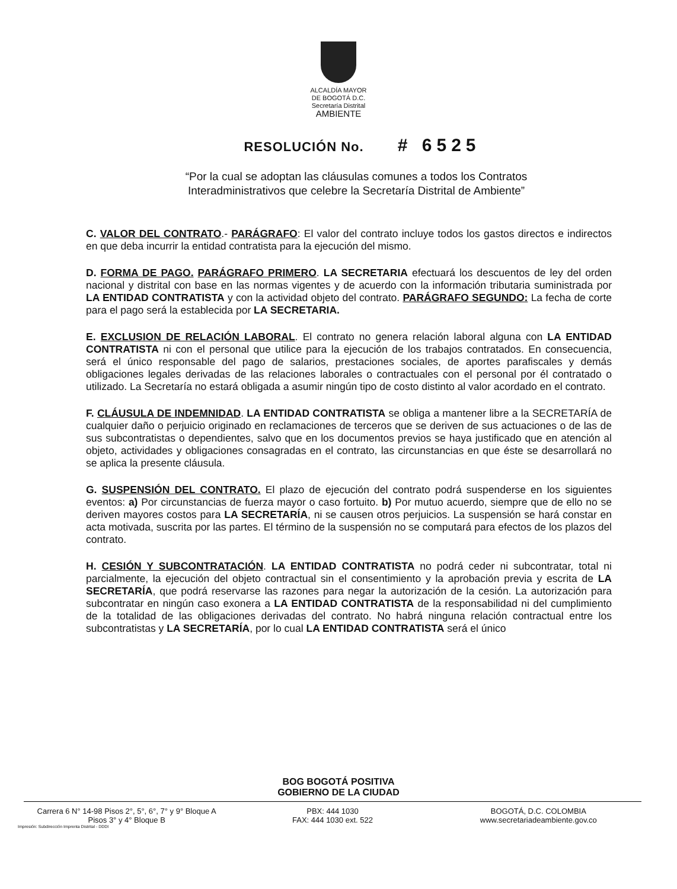ALCALDÍA MAYOR
DE BOGOTÁ D.C.
Secretaría Distrital
AMBIENTE
RESOLUCIÓN No. # 6525
“Por la cual se adoptan las cláusulas comunes a todos los Contratos
Interadministrativos que celebre la Secretaría Distrital de Ambiente”
C. VALOR DEL CONTRATO.- PARÁGRAFO: El valor del contrato incluye todos los gastos directos e indirectos en que deba incurrir la entidad contratista para la ejecución del mismo.
D. FORMA DE PAGO. PARÁGRAFO PRIMERO. LA SECRETARIA efectuará los descuentos de ley del orden nacional y distrital con base en las normas vigentes y de acuerdo con la información tributaria suministrada por LA ENTIDAD CONTRATISTA y con la actividad objeto del contrato. PARÁGRAFO SEGUNDO: La fecha de corte para el pago será la establecida por LA SECRETARIA.
E. EXCLUSION DE RELACIÓN LABORAL. El contrato no genera relación laboral alguna con LA ENTIDAD CONTRATISTA ni con el personal que utilice para la ejecución de los trabajos contratados. En consecuencia, será el único responsable del pago de salarios, prestaciones sociales, de aportes parafiscales y demás obligaciones legales derivadas de las relaciones laborales o contractuales con el personal por él contratado o utilizado. La Secretaría no estará obligada a asumir ningún tipo de costo distinto al valor acordado en el contrato.
F. CLÁUSULA DE INDEMNIDAD. LA ENTIDAD CONTRATISTA se obliga a mantener libre a la SECRETARÍA de cualquier daño o perjuicio originado en reclamaciones de terceros que se deriven de sus actuaciones o de las de sus subcontratistas o dependientes, salvo que en los documentos previos se haya justificado que en atención al objeto, actividades y obligaciones consagradas en el contrato, las circunstancias en que éste se desarrollará no se aplica la presente cláusula.
G. SUSPENSIÓN DEL CONTRATO. El plazo de ejecución del contrato podrá suspenderse en los siguientes eventos: a) Por circunstancias de fuerza mayor o caso fortuito. b) Por mutuo acuerdo, siempre que de ello no se deriven mayores costos para LA SECRETARÍA, ni se causen otros perjuicios. La suspensión se hará constar en acta motivada, suscrita por las partes. El término de la suspensión no se computará para efectos de los plazos del contrato.
H. CESIÓN Y SUBCONTRATACIÓN. LA ENTIDAD CONTRATISTA no podrá ceder ni subcontratar, total ni parcialmente, la ejecución del objeto contractual sin el consentimiento y la aprobación previa y escrita de LA SECRETARÍA, que podrá reservarse las razones para negar la autorización de la cesión. La autorización para subcontratar en ningún caso exonera a LA ENTIDAD CONTRATISTA de la responsabilidad ni del cumplimiento de la totalidad de las obligaciones derivadas del contrato. No habrá ninguna relación contractual entre los subcontratistas y LA SECRETARÍA, por lo cual LA ENTIDAD CONTRATISTA será el único
BOG BOGOTÁ POSITIVA
GOBIERNO DE LA CIUDAD
Carrera 6 N° 14-98 Pisos 2°, 5°, 6°, 7° y 9° Bloque A
Pisos 3° y 4° Bloque B
PBX: 444 1030
FAX: 444 1030 ext. 522
BOGOTÁ, D.C. COLOMBIA
www.secretariadeambiente.gov.co
Impresión: Subdirección Imprenta Distrital - DDDI